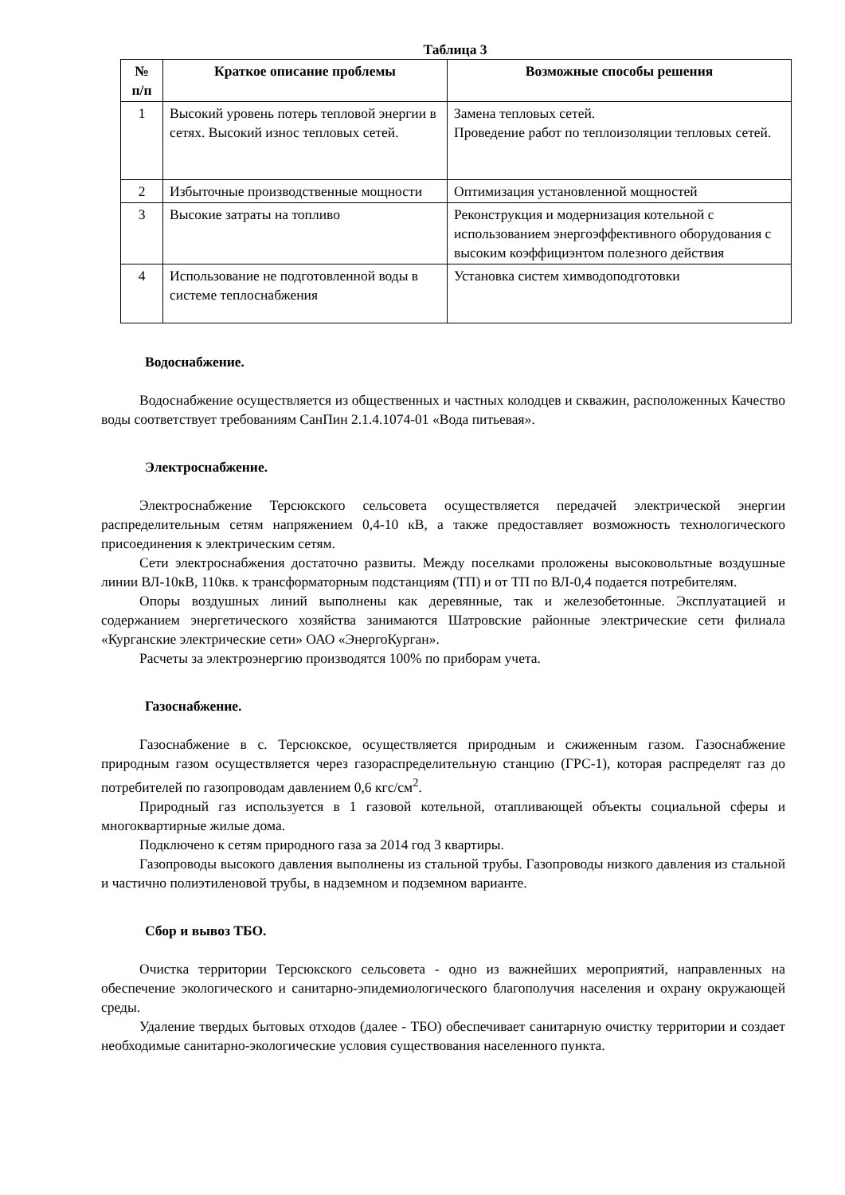Таблица 3
| № п/п | Краткое описание проблемы | Возможные способы решения |
| --- | --- | --- |
| 1 | Высокий уровень потерь тепловой энергии в сетях. Высокий износ тепловых сетей. | Замена тепловых сетей. Проведение работ по теплоизоляции тепловых сетей. |
| 2 | Избыточные производственные мощности | Оптимизация установленной мощностей |
| 3 | Высокие затраты на топливо | Реконструкция и модернизация котельной с использованием энергоэффективного оборудования с высоким коэффициэнтом полезного действия |
| 4 | Использование не подготовленной воды в системе теплоснабжения | Установка систем химводоподготовки |
Водоснабжение.
Водоснабжение осуществляется из общественных и частных колодцев и скважин, расположенных Качество воды соответствует требованиям СанПин 2.1.4.1074-01 «Вода питьевая».
Электроснабжение.
Электроснабжение Терсюкского сельсовета осуществляется передачей электрической энергии распределительным сетям напряжением 0,4-10 кВ, а также предоставляет возможность технологического присоединения к электрическим сетям.
Сети электроснабжения достаточно развиты. Между поселками проложены высоковольтные воздушные линии ВЛ-10кВ, 110кв. к трансформаторным подстанциям (ТП) и от ТП по ВЛ-0,4 подается потребителям.
Опоры воздушных линий выполнены как деревянные, так и железобетонные. Эксплуатацией и содержанием энергетического хозяйства занимаются Шатровские районные электрические сети филиала «Курганские электрические сети» ОАО «ЭнергоКурган».
Расчеты за электроэнергию производятся 100% по приборам учета.
Газоснабжение.
Газоснабжение в с. Терсюкское, осуществляется природным и сжиженным газом. Газоснабжение природным газом осуществляется через газораспределительную станцию (ГРС-1), которая распределят газ до потребителей по газопроводам давлением 0,6 кгс/см<sup>2</sup>.
Природный газ используется в 1 газовой котельной, отапливающей объекты социальной сферы и многоквартирные жилые дома.
Подключено к сетям природного газа за 2014 год 3 квартиры.
Газопроводы высокого давления выполнены из стальной трубы. Газопроводы низкого давления из стальной и частично полиэтиленовой трубы, в надземном и подземном варианте.
Сбор и вывоз ТБО.
Очистка территории Терсюкского сельсовета - одно из важнейших мероприятий, направленных на обеспечение экологического и санитарно-эпидемиологического благополучия населения и охрану окружающей среды.
Удаление твердых бытовых отходов (далее - ТБО) обеспечивает санитарную очистку территории и создает необходимые санитарно-экологические условия существования населенного пункта.